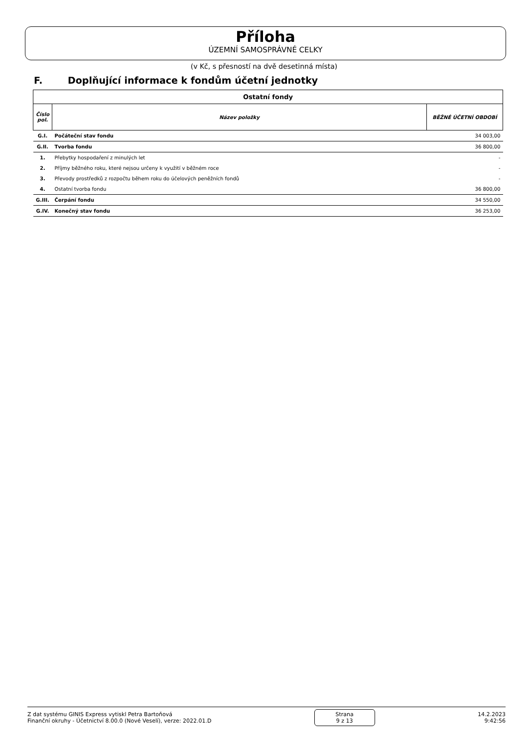Příloha
ÚZEMNÍ SAMOSPRÁVNÉ CELKY
(v Kč, s přesností na dvě desetinná místa)
F. Doplňující informace k fondům účetní jednotky
| Ostatní fondy | | |
| --- | --- | --- |
| Číslo pol. | Název položky | BĚŽNÉ ÚČETNÍ OBDOBÍ |
| G.I. | Počáteční stav fondu | 34 003,00 |
| G.II. | Tvorba fondu | 36 800,00 |
| 1. | Přebytky hospodaření z minulých let | - |
| 2. | Příjmy běžného roku, které nejsou určeny k využití v běžném roce | - |
| 3. | Převody prostředků z rozpočtu během roku do účelových peněžních fondů | - |
| 4. | Ostatní tvorba fondu | 36 800,00 |
| G.III. | Čerpání fondu | 34 550,00 |
| G.IV. | Konečný stav fondu | 36 253,00 |
Z dat systému GINIS Express vytiskl Petra Bartoňová
Finanční okruhy - Účetnictví 8.00.0 (Nové Veselí), verze: 2022.01.D
Strana
9 z 13
14.2.2023
9:42:56